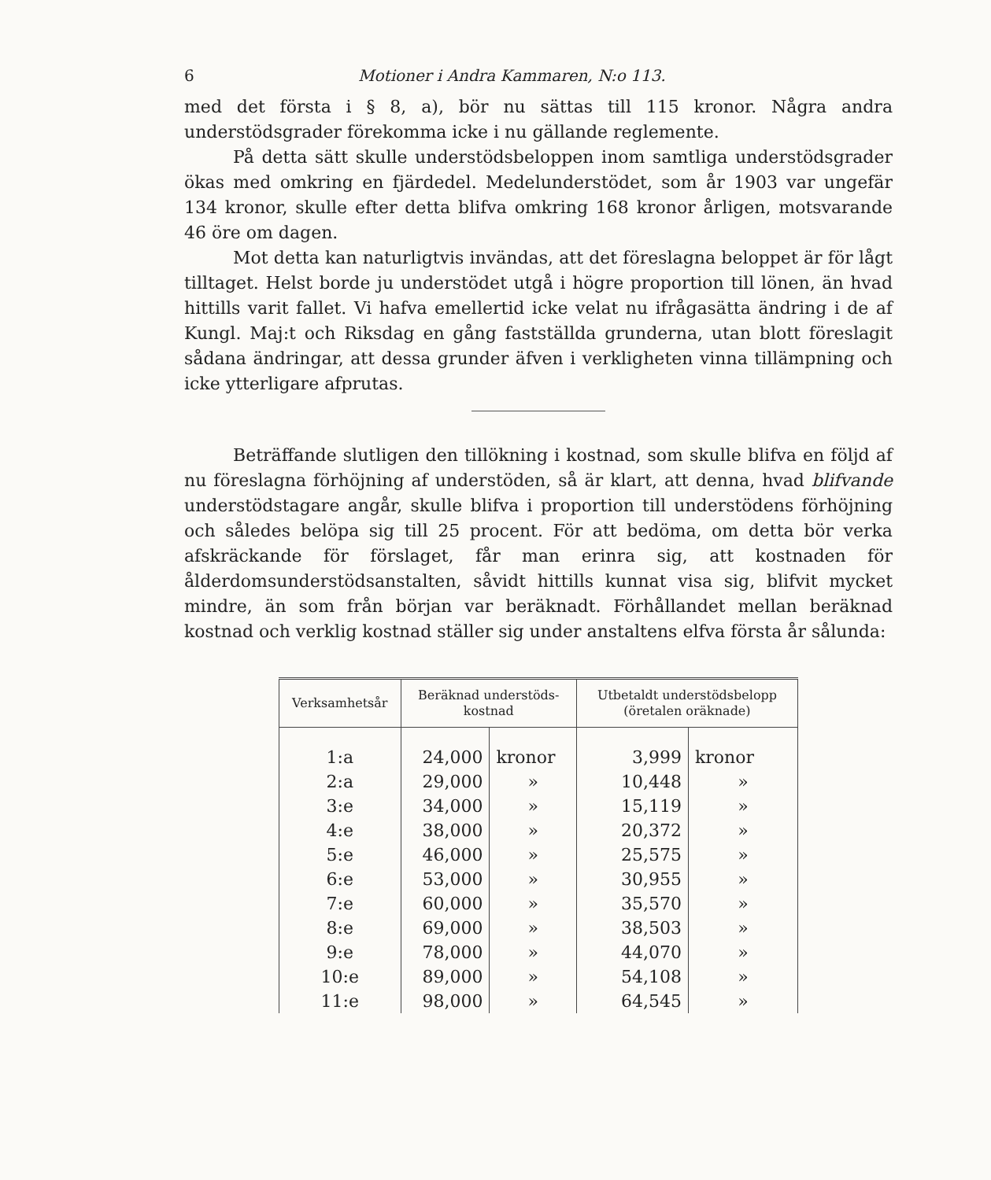6 Motioner i Andra Kammaren, N:o 113.
med det första i § 8, a), bör nu sättas till 115 kronor. Några andra understödsgrader förekomma icke i nu gällande reglemente.
På detta sätt skulle understödsbeloppen inom samtliga understödsgrader ökas med omkring en fjärdedel. Medelunderstödet, som år 1903 var ungefär 134 kronor, skulle efter detta blifva omkring 168 kronor årligen, motsvarande 46 öre om dagen.
Mot detta kan naturligtvis invändas, att det föreslagna beloppet är för lågt tilltaget. Helst borde ju understödet utgå i högre proportion till lönen, än hvad hittills varit fallet. Vi hafva emellertid icke velat nu ifrågasätta ändring i de af Kungl. Maj:t och Riksdag en gång fastställda grunderna, utan blott föreslagit sådana ändringar, att dessa grunder äfven i verkligheten vinna tillämpning och icke ytterligare afprutas.
Beträffande slutligen den tillökning i kostnad, som skulle blifva en följd af nu föreslagna förhöjning af understöden, så är klart, att denna, hvad blifvande understödstagare angår, skulle blifva i proportion till understödens förhöjning och således belöpa sig till 25 procent. För att bedöma, om detta bör verka afskräckande för förslaget, får man erinra sig, att kostnaden för ålderdomsunderstödsanstalten, såvidt hittills kunnat visa sig, blifvit mycket mindre, än som från början var beräknadt. Förhållandet mellan beräknad kostnad och verklig kostnad ställer sig under anstaltens elfva första år sålunda:
| Verksamhetsår | Beräknad understöds- kostnad | | Utbetaldt understödsbelopp (öretalen oräknade) | |
| --- | --- | --- | --- | --- |
| 1:a | 24,000 | kronor | 3,999 | kronor |
| 2:a | 29,000 | » | 10,448 | » |
| 3:e | 34,000 | » | 15,119 | » |
| 4:e | 38,000 | » | 20,372 | » |
| 5:e | 46,000 | » | 25,575 | » |
| 6:e | 53,000 | » | 30,955 | » |
| 7:e | 60,000 | » | 35,570 | » |
| 8:e | 69,000 | » | 38,503 | » |
| 9:e | 78,000 | » | 44,070 | » |
| 10:e | 89,000 | » | 54,108 | » |
| 11:e | 98,000 | » | 64,545 | » |